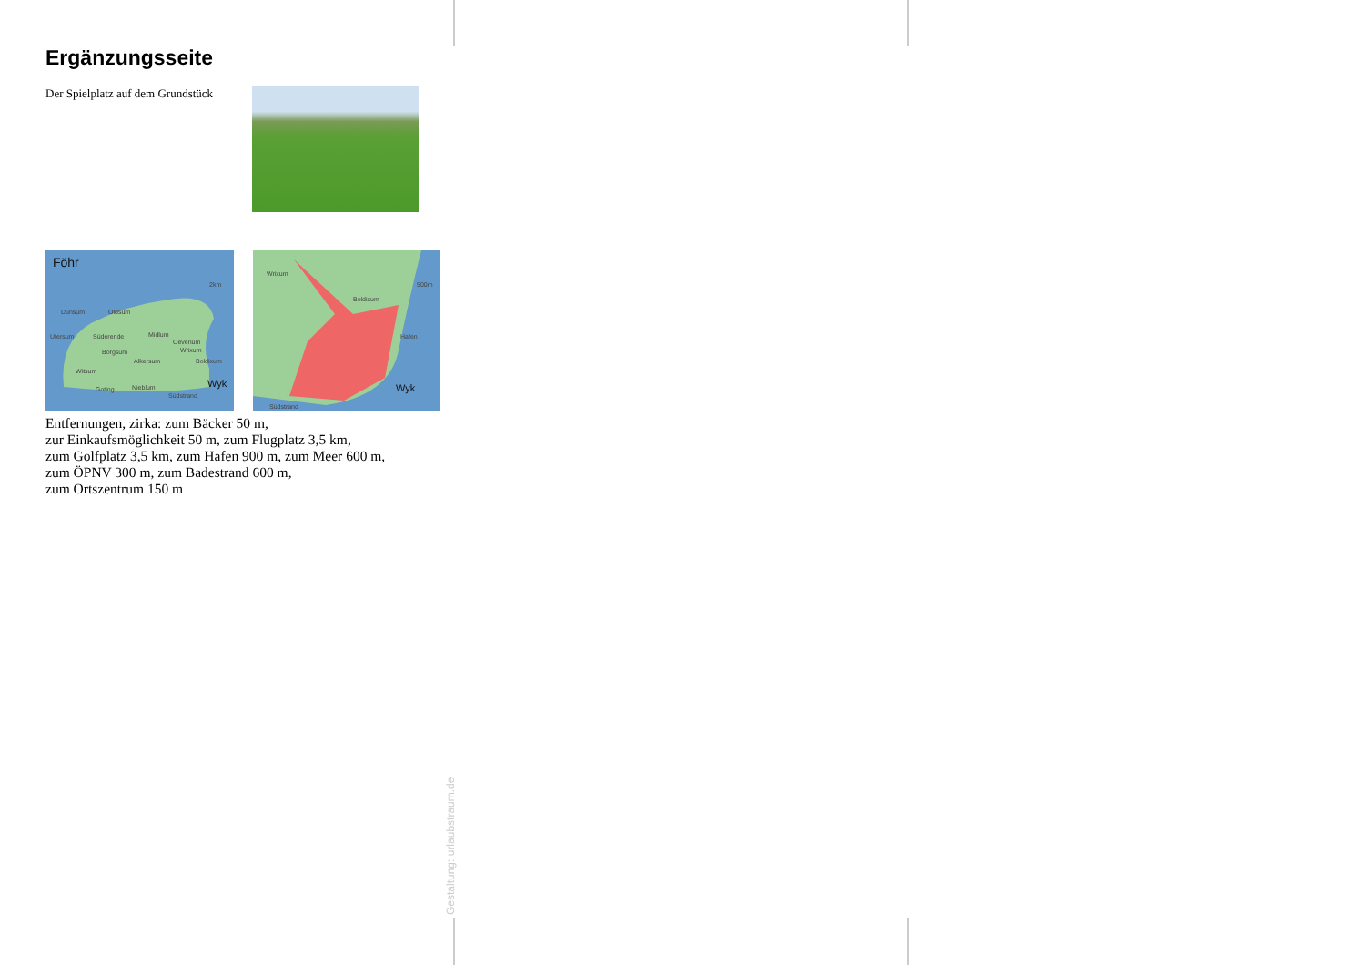Ergänzungsseite
Der Spielplatz auf dem Grundstück
Föhr
2km
Dunsum
Oldsum
Utersum
Süderende
Midlum
Oevenum
Wrixum
Borgsum
Alkersum
Boldixum
Witsum
Goting
Nieblum
Südstrand
Wyk
Wrixum
Boldixum
500m
Hafen
Wyk
Südstrand
Entfernungen, zirka: zum Bäcker 50 m,
zur Einkaufsmöglichkeit 50 m, zum Flugplatz 3,5 km,
zum Golfplatz 3,5 km, zum Hafen 900 m, zum Meer 600 m,
zum ÖPNV 300 m, zum Badestrand 600 m,
zum Ortszentrum 150 m
Gestaltung: urlaubstraum.de